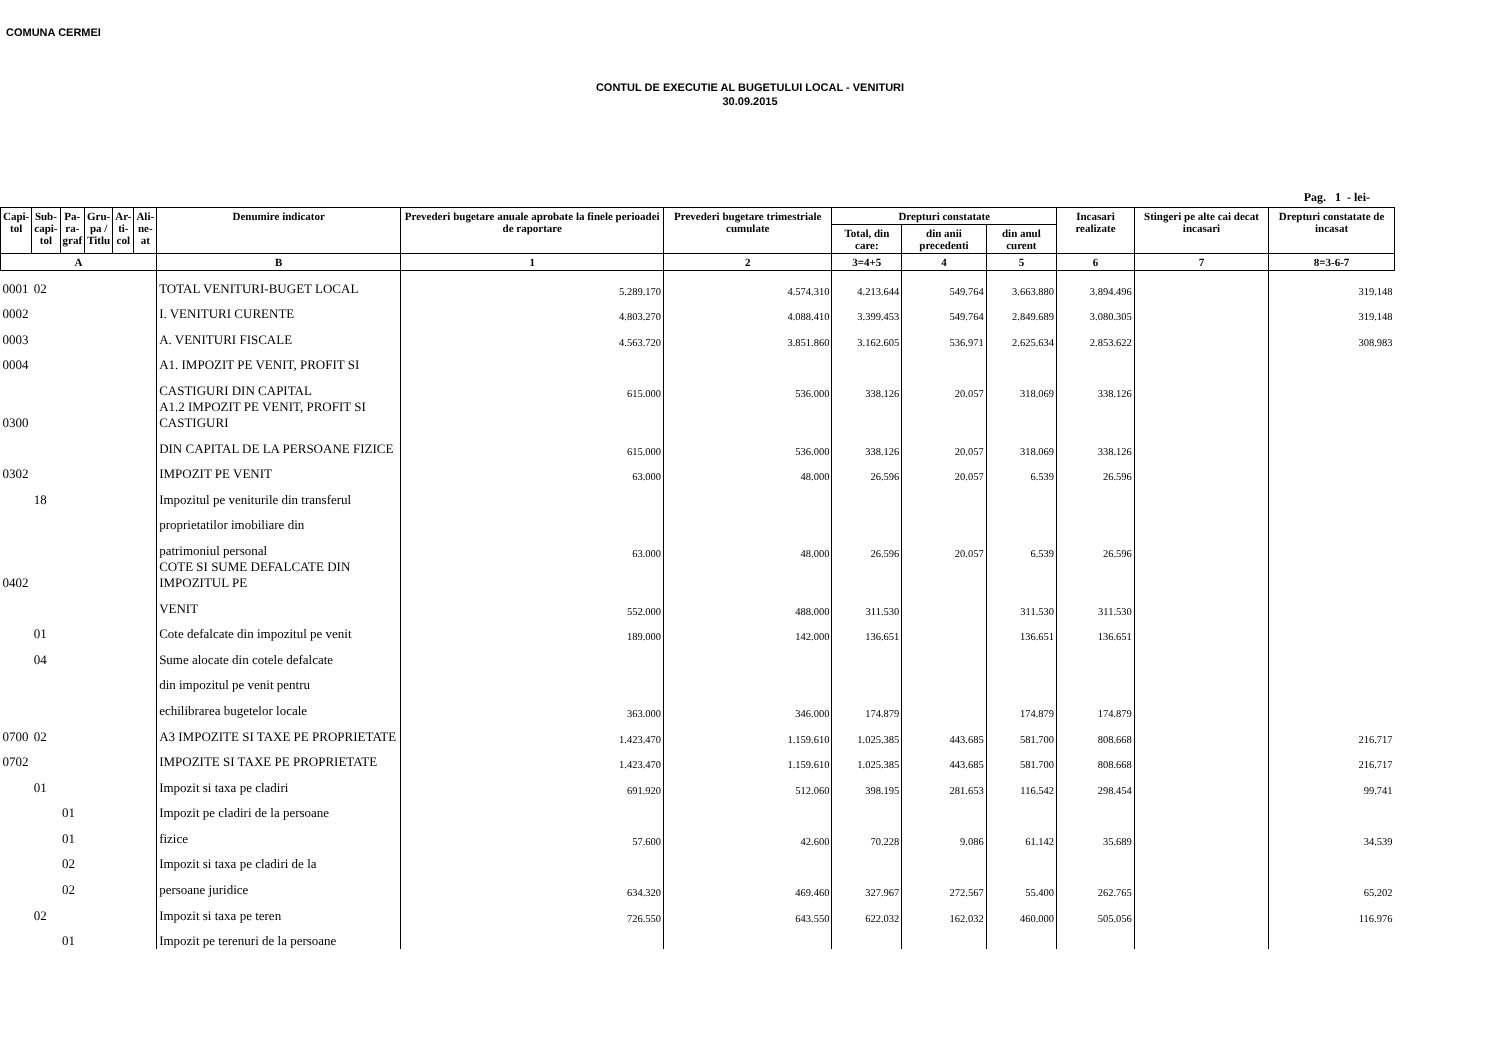COMUNA CERMEI
CONTUL DE EXECUTIE AL BUGETULUI LOCAL - VENITURI
30.09.2015
Pag. 1 - lei-
| Capi- tol | Sub- capi- tol | Pa- ra- graf | Gru- pa / Titlu | Ar- ti- col | Ali- ne- at | Denumire indicator | Prevederi bugetare anuale aprobate la finele perioadei de raportare | Prevederi bugetare trimestriale cumulate | Drepturi constatate | | | Incasari realizate | Stingeri pe alte cai decat incasari | Drepturi constatate de incasat |
| --- | --- | --- | --- | --- | --- | --- | --- | --- | --- | --- | --- | --- | --- | --- |
| | | | | | | | | | Total, din care: | din anii precedenti | din anul curent | | | |
| A | | | | | | B | 1 | 2 | 3=4+5 | 4 | 5 | 6 | 7 | 8=3-6-7 |
| 0001 | 02 | | | | | TOTAL VENITURI-BUGET LOCAL | 5.289.170 | 4.574.310 | 4.213.644 | 549.764 | 3.663.880 | 3.894.496 | | 319.148 |
| 0002 | | | | | | I. VENITURI CURENTE | 4.803.270 | 4.088.410 | 3.399.453 | 549.764 | 2.849.689 | 3.080.305 | | 319.148 |
| 0003 | | | | | | A. VENITURI FISCALE | 4.563.720 | 3.851.860 | 3.162.605 | 536.971 | 2.625.634 | 2.853.622 | | 308.983 |
| 0004 | | | | | | A1. IMPOZIT PE VENIT, PROFIT SI | | | | | | | | |
| | | | | | | CASTIGURI DIN CAPITAL | 615.000 | 536.000 | 338.126 | 20.057 | 318.069 | 338.126 | | |
| 0300 | | | | | | A1.2 IMPOZIT PE VENIT, PROFIT SI CASTIGURI | | | | | | | | |
| | | | | | | DIN CAPITAL DE LA PERSOANE FIZICE | 615.000 | 536.000 | 338.126 | 20.057 | 318.069 | 338.126 | | |
| 0302 | | | | | | IMPOZIT PE VENIT | 63.000 | 48.000 | 26.596 | 20.057 | 6.539 | 26.596 | | |
| | 18 | | | | | Impozitul pe veniturile din transferul | | | | | | | | |
| | | | | | | proprietatilor imobiliare din | | | | | | | | |
| | | | | | | patrimoniul personal | 63.000 | 48.000 | 26.596 | 20.057 | 6.539 | 26.596 | | |
| 0402 | | | | | | COTE SI SUME DEFALCATE DIN IMPOZITUL PE | | | | | | | | |
| | | | | | | VENIT | 552.000 | 488.000 | 311.530 | | 311.530 | 311.530 | | |
| | 01 | | | | | Cote defalcate din impozitul pe venit | 189.000 | 142.000 | 136.651 | | 136.651 | 136.651 | | |
| | 04 | | | | | Sume alocate din cotele defalcate | | | | | | | | |
| | | | | | | din impozitul pe venit pentru | | | | | | | | |
| | | | | | | echilibrarea bugetelor locale | 363.000 | 346.000 | 174.879 | | 174.879 | 174.879 | | |
| 0700 | 02 | | | | | A3 IMPOZITE SI TAXE PE PROPRIETATE | 1.423.470 | 1.159.610 | 1.025.385 | 443.685 | 581.700 | 808.668 | | 216.717 |
| 0702 | | | | | | IMPOZITE SI TAXE PE PROPRIETATE | 1.423.470 | 1.159.610 | 1.025.385 | 443.685 | 581.700 | 808.668 | | 216.717 |
| | 01 | | | | | Impozit si taxa pe cladiri | 691.920 | 512.060 | 398.195 | 281.653 | 116.542 | 298.454 | | 99.741 |
| | | 01 | | | | Impozit pe cladiri de la persoane | | | | | | | | |
| | | 01 | | | | fizice | 57.600 | 42.600 | 70.228 | 9.086 | 61.142 | 35.689 | | 34.539 |
| | | 02 | | | | Impozit si taxa pe cladiri de la | | | | | | | | |
| | | 02 | | | | persoane juridice | 634.320 | 469.460 | 327.967 | 272.567 | 55.400 | 262.765 | | 65.202 |
| | 02 | | | | | Impozit si taxa pe teren | 726.550 | 643.550 | 622.032 | 162.032 | 460.000 | 505.056 | | 116.976 |
| | | 01 | | | | Impozit pe terenuri de la persoane | | | | | | | | |